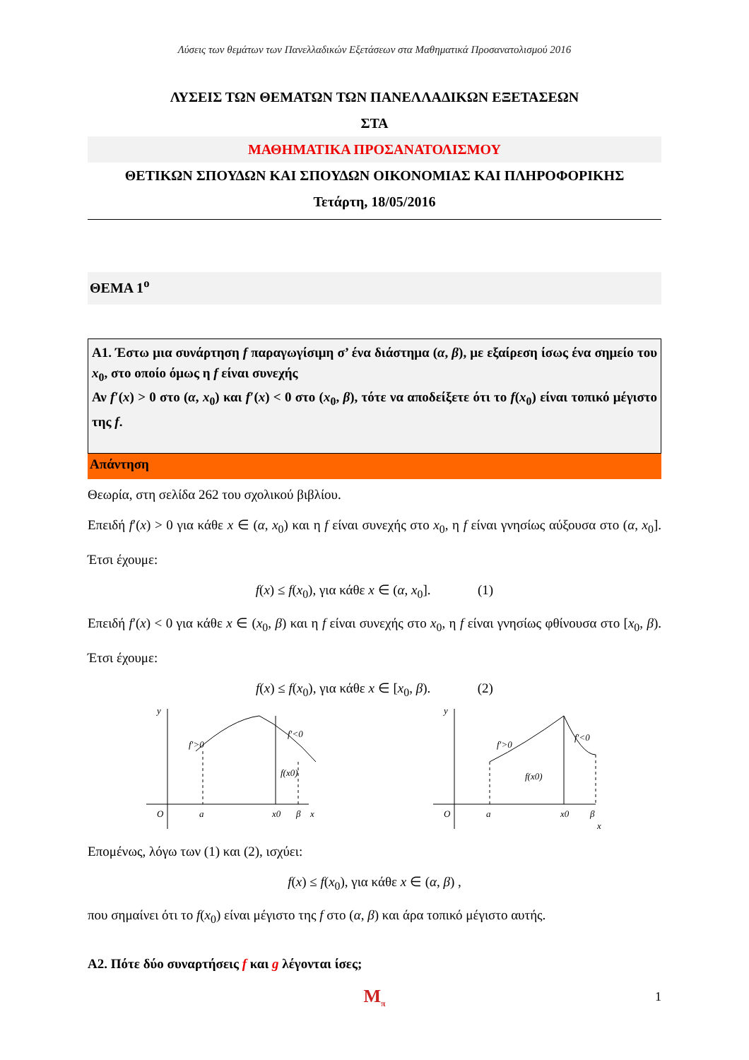Λύσεις των θεμάτων των Πανελλαδικών Εξετάσεων στα Μαθηματικά Προσανατολισμού 2016
ΛΥΣΕΙΣ ΤΩΝ ΘΕΜΑΤΩΝ ΤΩΝ ΠΑΝΕΛΛΑΔΙΚΩΝ ΕΞΕΤΑΣΕΩΝ
ΣΤΑ
ΜΑΘΗΜΑΤΙΚΑ ΠΡΟΣΑΝΑΤΟΛΙΣΜΟΥ
ΘΕΤΙΚΩΝ ΣΠΟΥΔΩΝ ΚΑΙ ΣΠΟΥΔΩΝ ΟΙΚΟΝΟΜΙΑΣ ΚΑΙ ΠΛΗΡΟΦΟΡΙΚΗΣ
Τετάρτη, 18/05/2016
ΘΕΜΑ 1<sup>ο</sup>
Α1. Έστω μια συνάρτηση f παραγωγίσιμη σ’ ένα διάστημα (α, β), με εξαίρεση ίσως ένα σημείο του x<sub>0</sub>, στο οποίο όμως η f είναι συνεχής
Αν f′(x) > 0 στο (α, x<sub>0</sub>) και f′(x) < 0 στο (x<sub>0</sub>, β), τότε να αποδείξετε ότι το f(x<sub>0</sub>) είναι τοπικό μέγιστο της f.
Απάντηση
Θεωρία, στη σελίδα 262 του σχολικού βιβλίου.
Επειδή f′(x) > 0 για κάθε x ∈ (α, x<sub>0</sub>) και η f είναι συνεχής στο x<sub>0</sub>, η f είναι γνησίως αύξουσα στο (α, x<sub>0</sub>]. Έτσι έχουμε:
f(x) ≤ f(x<sub>0</sub>), για κάθε x ∈ (α, x<sub>0</sub>]. (1)
Επειδή f′(x) < 0 για κάθε x ∈ (x<sub>0</sub>, β) και η f είναι συνεχής στο x<sub>0</sub>, η f είναι γνησίως φθίνουσα στο [x<sub>0</sub>, β). Έτσι έχουμε:
f(x) ≤ f(x<sub>0</sub>), για κάθε x ∈ [x<sub>0</sub>, β). (2)
y
O
a
x0
β
x
f′>0
f′<0
f(x0)
y
O
a
x0
β
x
f′>0
f′<0
f(x0)
Επομένως, λόγω των (1) και (2), ισχύει:
f(x) ≤ f(x<sub>0</sub>), για κάθε x ∈ (α, β) ,
που σημαίνει ότι το f(x<sub>0</sub>) είναι μέγιστο της f στο (α, β) και άρα τοπικό μέγιστο αυτής.
Α2. Πότε δύο συναρτήσεις f και g λέγονται ίσες;
M<sub>π</sub>
1